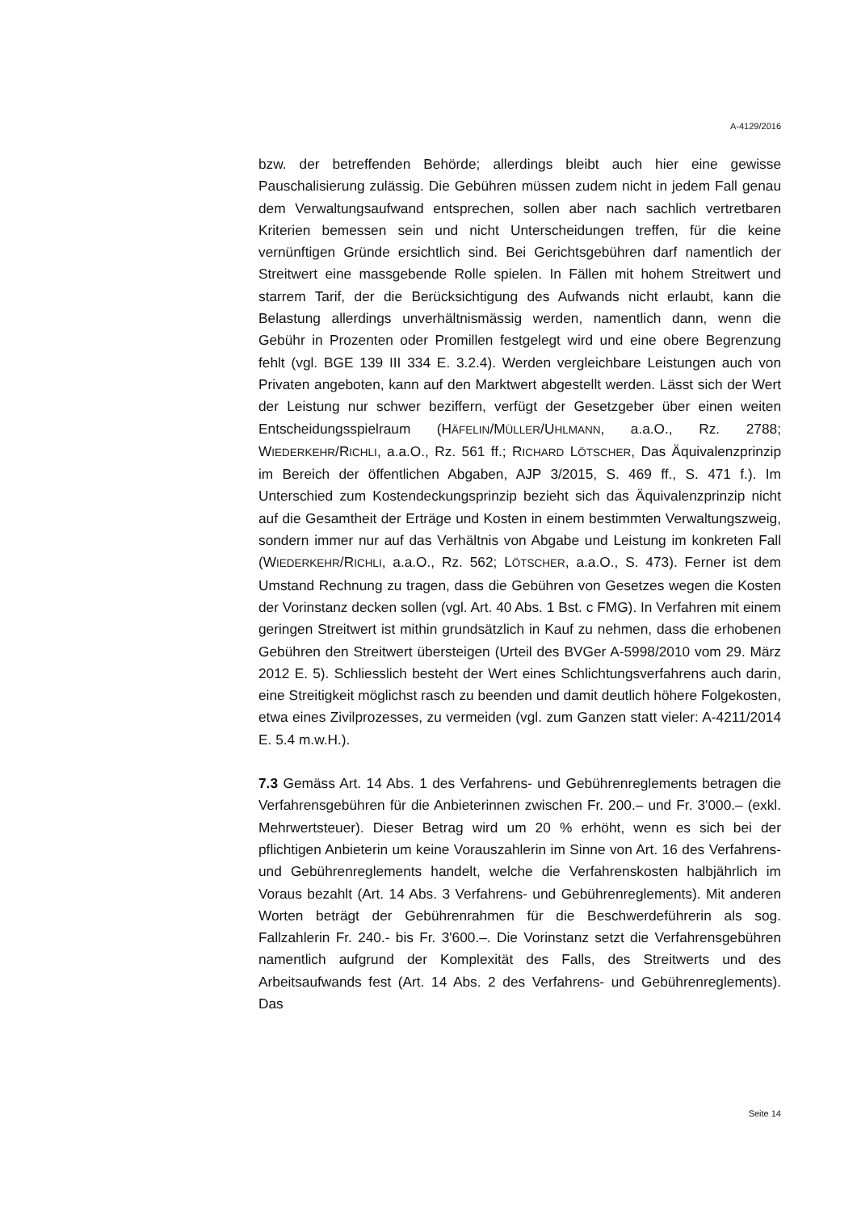A-4129/2016
bzw. der betreffenden Behörde; allerdings bleibt auch hier eine gewisse Pauschalisierung zulässig. Die Gebühren müssen zudem nicht in jedem Fall genau dem Verwaltungsaufwand entsprechen, sollen aber nach sachlich vertretbaren Kriterien bemessen sein und nicht Unterscheidungen treffen, für die keine vernünftigen Gründe ersichtlich sind. Bei Gerichtsgebühren darf namentlich der Streitwert eine massgebende Rolle spielen. In Fällen mit hohem Streitwert und starrem Tarif, der die Berücksichtigung des Aufwands nicht erlaubt, kann die Belastung allerdings unverhältnismässig werden, namentlich dann, wenn die Gebühr in Prozenten oder Promillen festgelegt wird und eine obere Begrenzung fehlt (vgl. BGE 139 III 334 E. 3.2.4). Werden vergleichbare Leistungen auch von Privaten angeboten, kann auf den Marktwert abgestellt werden. Lässt sich der Wert der Leistung nur schwer beziffern, verfügt der Gesetzgeber über einen weiten Entscheidungsspielraum (HÄFELIN/MÜLLER/UHLMANN, a.a.O., Rz. 2788; WIEDERKEHR/RICHLI, a.a.O., Rz. 561 ff.; RICHARD LÖTSCHER, Das Äquivalenzprinzip im Bereich der öffentlichen Abgaben, AJP 3/2015, S. 469 ff., S. 471 f.). Im Unterschied zum Kostendeckungsprinzip bezieht sich das Äquivalenzprinzip nicht auf die Gesamtheit der Erträge und Kosten in einem bestimmten Verwaltungszweig, sondern immer nur auf das Verhältnis von Abgabe und Leistung im konkreten Fall (WIEDERKEHR/RICHLI, a.a.O., Rz. 562; LÖTSCHER, a.a.O., S. 473). Ferner ist dem Umstand Rechnung zu tragen, dass die Gebühren von Gesetzes wegen die Kosten der Vorinstanz decken sollen (vgl. Art. 40 Abs. 1 Bst. c FMG). In Verfahren mit einem geringen Streitwert ist mithin grundsätzlich in Kauf zu nehmen, dass die erhobenen Gebühren den Streitwert übersteigen (Urteil des BVGer A-5998/2010 vom 29. März 2012 E. 5). Schliesslich besteht der Wert eines Schlichtungsverfahrens auch darin, eine Streitigkeit möglichst rasch zu beenden und damit deutlich höhere Folgekosten, etwa eines Zivilprozesses, zu vermeiden (vgl. zum Ganzen statt vieler: A-4211/2014 E. 5.4 m.w.H.).
7.3 Gemäss Art. 14 Abs. 1 des Verfahrens- und Gebührenreglements betragen die Verfahrensgebühren für die Anbieterinnen zwischen Fr. 200.– und Fr. 3'000.– (exkl. Mehrwertsteuer). Dieser Betrag wird um 20 % erhöht, wenn es sich bei der pflichtigen Anbieterin um keine Vorauszahlerin im Sinne von Art. 16 des Verfahrens- und Gebührenreglements handelt, welche die Verfahrenskosten halbjährlich im Voraus bezahlt (Art. 14 Abs. 3 Verfahrens- und Gebührenreglements). Mit anderen Worten beträgt der Gebührenrahmen für die Beschwerdeführerin als sog. Fallzahlerin Fr. 240.- bis Fr. 3'600.–. Die Vorinstanz setzt die Verfahrensgebühren namentlich aufgrund der Komplexität des Falls, des Streitwerts und des Arbeitsaufwands fest (Art. 14 Abs. 2 des Verfahrens- und Gebührenreglements). Das
Seite 14